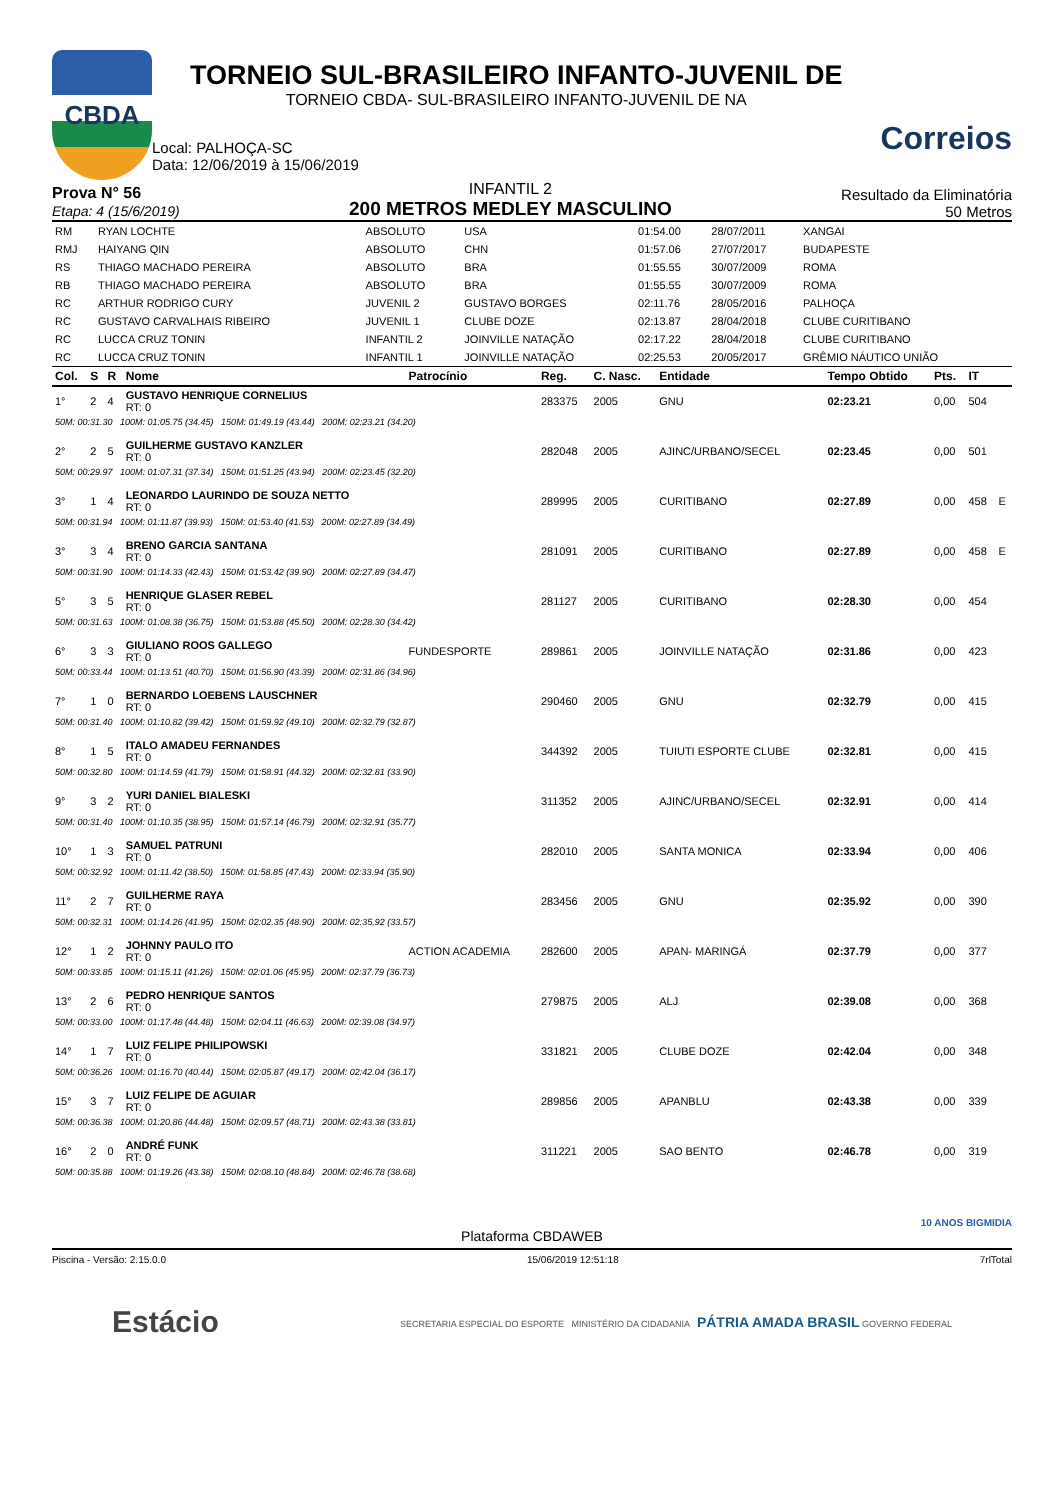CBDA
TORNEIO SUL-BRASILEIRO INFANTO-JUVENIL DE
TORNEIO CBDA- SUL-BRASILEIRO INFANTO-JUVENIL DE NA
Local: PALHOÇA-SC
Data: 12/06/2019 à 15/06/2019
Correios
Prova N° 56
Etapa: 4 (15/6/2019)
INFANTIL 2
200 METROS MEDLEY MASCULINO
Resultado da Eliminatória
50 Metros
| RM | RYAN LOCHTE | ABSOLUTO | USA | 01:54.00 | 28/07/2011 | XANGAI |
| RMJ | HAIYANG QIN | ABSOLUTO | CHN | 01:57.06 | 27/07/2017 | BUDAPESTE |
| RS | THIAGO MACHADO PEREIRA | ABSOLUTO | BRA | 01:55.55 | 30/07/2009 | ROMA |
| RB | THIAGO MACHADO PEREIRA | ABSOLUTO | BRA | 01:55.55 | 30/07/2009 | ROMA |
| RC | ARTHUR RODRIGO CURY | JUVENIL 2 | GUSTAVO BORGES | 02:11.76 | 28/05/2016 | PALHOÇA |
| RC | GUSTAVO CARVALHAIS RIBEIRO | JUVENIL 1 | CLUBE DOZE | 02:13.87 | 28/04/2018 | CLUBE CURITIBANO |
| RC | LUCCA CRUZ TONIN | INFANTIL 2 | JOINVILLE NATAÇÃO | 02:17.22 | 28/04/2018 | CLUBE CURITIBANO |
| RC | LUCCA CRUZ TONIN | INFANTIL 1 | JOINVILLE NATAÇÃO | 02:25.53 | 20/05/2017 | GRÊMIO NÁUTICO UNIÃO |
| Col. | S | R | Nome | Patrocínio | Reg. | C. Nasc. | Entidade | Tempo Obtido | Pts. | IT | |
| --- | --- | --- | --- | --- | --- | --- | --- | --- | --- | --- | --- |
| 1° | 2 | 4 | GUSTAVO HENRIQUE CORNELIUS RT: 0 | | 283375 | 2005 | GNU | 02:23.21 | 0,00 | 504 | |
| 50M: 00:31.30 100M: 01:05.75 (34.45) 150M: 01:49.19 (43.44) 200M: 02:23.21 (34.20) | | | | | | | | | | | |
| 2° | 2 | 5 | GUILHERME GUSTAVO KANZLER RT: 0 | | 282048 | 2005 | AJINC/URBANO/SECEL | 02:23.45 | 0,00 | 501 | |
| 50M: 00:29.97 100M: 01:07.31 (37.34) 150M: 01:51.25 (43.94) 200M: 02:23.45 (32.20) | | | | | | | | | | | |
| 3° | 1 | 4 | LEONARDO LAURINDO DE SOUZA NETTO RT: 0 | | 289995 | 2005 | CURITIBANO | 02:27.89 | 0,00 | 458 | E |
| 50M: 00:31.94 100M: 01:11.87 (39.93) 150M: 01:53.40 (41.53) 200M: 02:27.89 (34.49) | | | | | | | | | | | |
| 3° | 3 | 4 | BRENO GARCIA SANTANA RT: 0 | | 281091 | 2005 | CURITIBANO | 02:27.89 | 0,00 | 458 | E |
| 50M: 00:31.90 100M: 01:14.33 (42.43) 150M: 01:53.42 (39.90) 200M: 02:27.89 (34.47) | | | | | | | | | | | |
| 5° | 3 | 5 | HENRIQUE GLASER REBEL RT: 0 | | 281127 | 2005 | CURITIBANO | 02:28.30 | 0,00 | 454 | |
| 50M: 00:31.63 100M: 01:08.38 (36.75) 150M: 01:53.88 (45.50) 200M: 02:28.30 (34.42) | | | | | | | | | | | |
| 6° | 3 | 3 | GIULIANO ROOS GALLEGO RT: 0 | FUNDESPORTE | 289861 | 2005 | JOINVILLE NATAÇÃO | 02:31.86 | 0,00 | 423 | |
| 50M: 00:33.44 100M: 01:13.51 (40.70) 150M: 01:56.90 (43.39) 200M: 02:31.86 (34.96) | | | | | | | | | | | |
| 7° | 1 | 0 | BERNARDO LOEBENS LAUSCHNER RT: 0 | | 290460 | 2005 | GNU | 02:32.79 | 0,00 | 415 | |
| 50M: 00:31.40 100M: 01:10.82 (39.42) 150M: 01:59.92 (49.10) 200M: 02:32.79 (32.87) | | | | | | | | | | | |
| 8° | 1 | 5 | ITALO AMADEU FERNANDES RT: 0 | | 344392 | 2005 | TUIUTI ESPORTE CLUBE | 02:32.81 | 0,00 | 415 | |
| 50M: 00:32.80 100M: 01:14.59 (41.79) 150M: 01:58.91 (44.32) 200M: 02:32.81 (33.90) | | | | | | | | | | | |
| 9° | 3 | 2 | YURI DANIEL BIALESKI RT: 0 | | 311352 | 2005 | AJINC/URBANO/SECEL | 02:32.91 | 0,00 | 414 | |
| 50M: 00:31.40 100M: 01:10.35 (38.95) 150M: 01:57.14 (46.79) 200M: 02:32.91 (35.77) | | | | | | | | | | | |
| 10° | 1 | 3 | SAMUEL PATRUNI RT: 0 | | 282010 | 2005 | SANTA MONICA | 02:33.94 | 0,00 | 406 | |
| 50M: 00:32.92 100M: 01:11.42 (38.50) 150M: 01:58.85 (47.43) 200M: 02:33.94 (35.90) | | | | | | | | | | | |
| 11° | 2 | 7 | GUILHERME RAYA RT: 0 | | 283456 | 2005 | GNU | 02:35.92 | 0,00 | 390 | |
| 50M: 00:32.31 100M: 01:14.26 (41.95) 150M: 02:02.35 (48.90) 200M: 02:35.92 (33.57) | | | | | | | | | | | |
| 12° | 1 | 2 | JOHNNY PAULO ITO RT: 0 | ACTION ACADEMIA | 282600 | 2005 | APAN- MARINGÁ | 02:37.79 | 0,00 | 377 | |
| 50M: 00:33.85 100M: 01:15.11 (41.26) 150M: 02:01.06 (45.95) 200M: 02:37.79 (36.73) | | | | | | | | | | | |
| 13° | 2 | 6 | PEDRO HENRIQUE SANTOS RT: 0 | | 279875 | 2005 | ALJ | 02:39.08 | 0,00 | 368 | |
| 50M: 00:33.00 100M: 01:17.48 (44.48) 150M: 02:04.11 (46.63) 200M: 02:39.08 (34.97) | | | | | | | | | | | |
| 14° | 1 | 7 | LUIZ FELIPE PHILIPOWSKI RT: 0 | | 331821 | 2005 | CLUBE DOZE | 02:42.04 | 0,00 | 348 | |
| 50M: 00:36.26 100M: 01:16.70 (40.44) 150M: 02:05.87 (49.17) 200M: 02:42.04 (36.17) | | | | | | | | | | | |
| 15° | 3 | 7 | LUIZ FELIPE DE AGUIAR RT: 0 | | 289856 | 2005 | APANBLU | 02:43.38 | 0,00 | 339 | |
| 50M: 00:36.38 100M: 01:20.86 (44.48) 150M: 02:09.57 (48.71) 200M: 02:43.38 (33.81) | | | | | | | | | | | |
| 16° | 2 | 0 | ANDRÉ FUNK RT: 0 | | 311221 | 2005 | SAO BENTO | 02:46.78 | 0,00 | 319 | |
| 50M: 00:35.88 100M: 01:19.26 (43.38) 150M: 02:08.10 (48.84) 200M: 02:46.78 (38.68) | | | | | | | | | | | |
10 ANOS BIGMIDIA
Plataforma CBDAWEB
Piscina - Versão: 2.15.0.0 15/06/2019 12:51:18 7rlTotal
Estácio SECRETARIA ESPECIAL DO ESPORTE MINISTÉRIO DA CIDADANIA PÁTRIA AMADA BRASIL GOVERNO FEDERAL